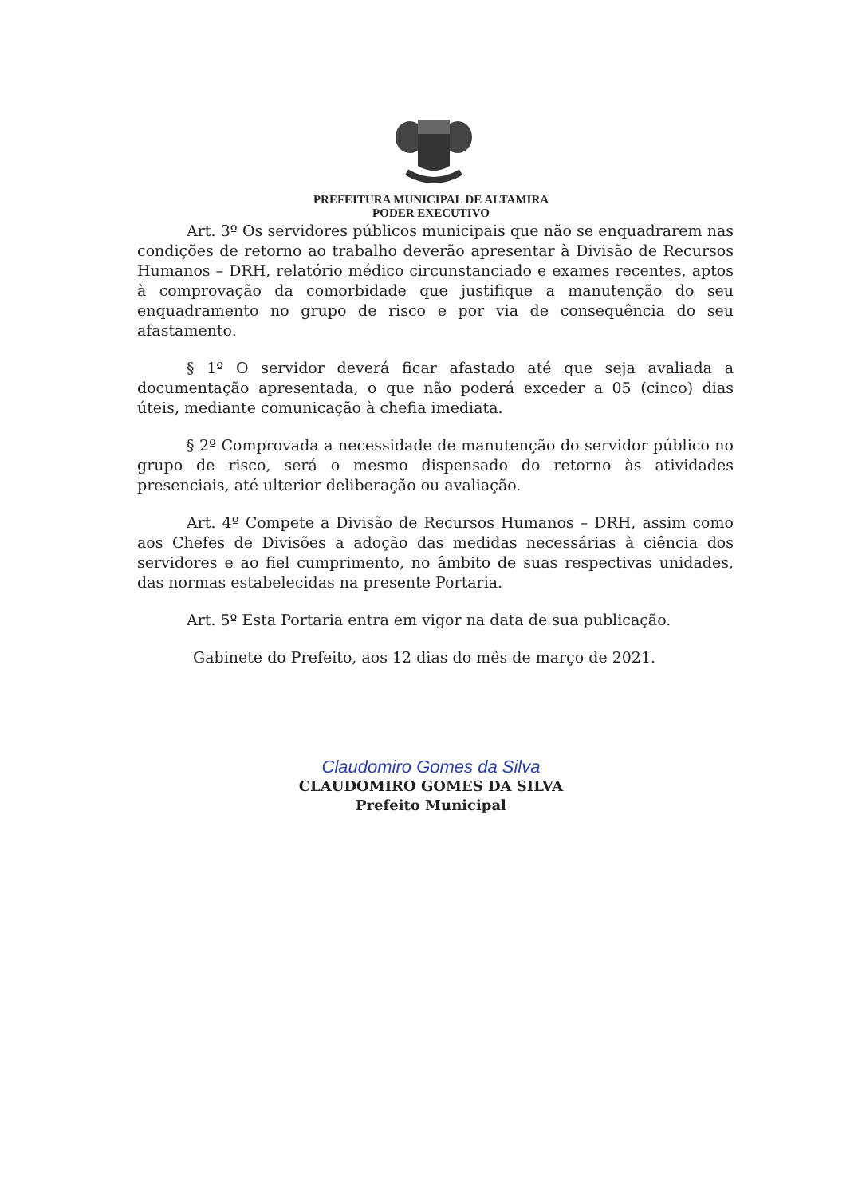PREFEITURA MUNICIPAL DE ALTAMIRA
PODER EXECUTIVO
Art. 3º Os servidores públicos municipais que não se enquadrarem nas condições de retorno ao trabalho deverão apresentar à Divisão de Recursos Humanos – DRH, relatório médico circunstanciado e exames recentes, aptos à comprovação da comorbidade que justifique a manutenção do seu enquadramento no grupo de risco e por via de consequência do seu afastamento.
§ 1º O servidor deverá ficar afastado até que seja avaliada a documentação apresentada, o que não poderá exceder a 05 (cinco) dias úteis, mediante comunicação à chefia imediata.
§ 2º Comprovada a necessidade de manutenção do servidor público no grupo de risco, será o mesmo dispensado do retorno às atividades presenciais, até ulterior deliberação ou avaliação.
Art. 4º Compete a Divisão de Recursos Humanos – DRH, assim como aos Chefes de Divisões a adoção das medidas necessárias à ciência dos servidores e ao fiel cumprimento, no âmbito de suas respectivas unidades, das normas estabelecidas na presente Portaria.
Art. 5º Esta Portaria entra em vigor na data de sua publicação.
Gabinete do Prefeito, aos 12 dias do mês de março de 2021.
Claudomiro Gomes da Silva
CLAUDOMIRO GOMES DA SILVA
Prefeito Municipal